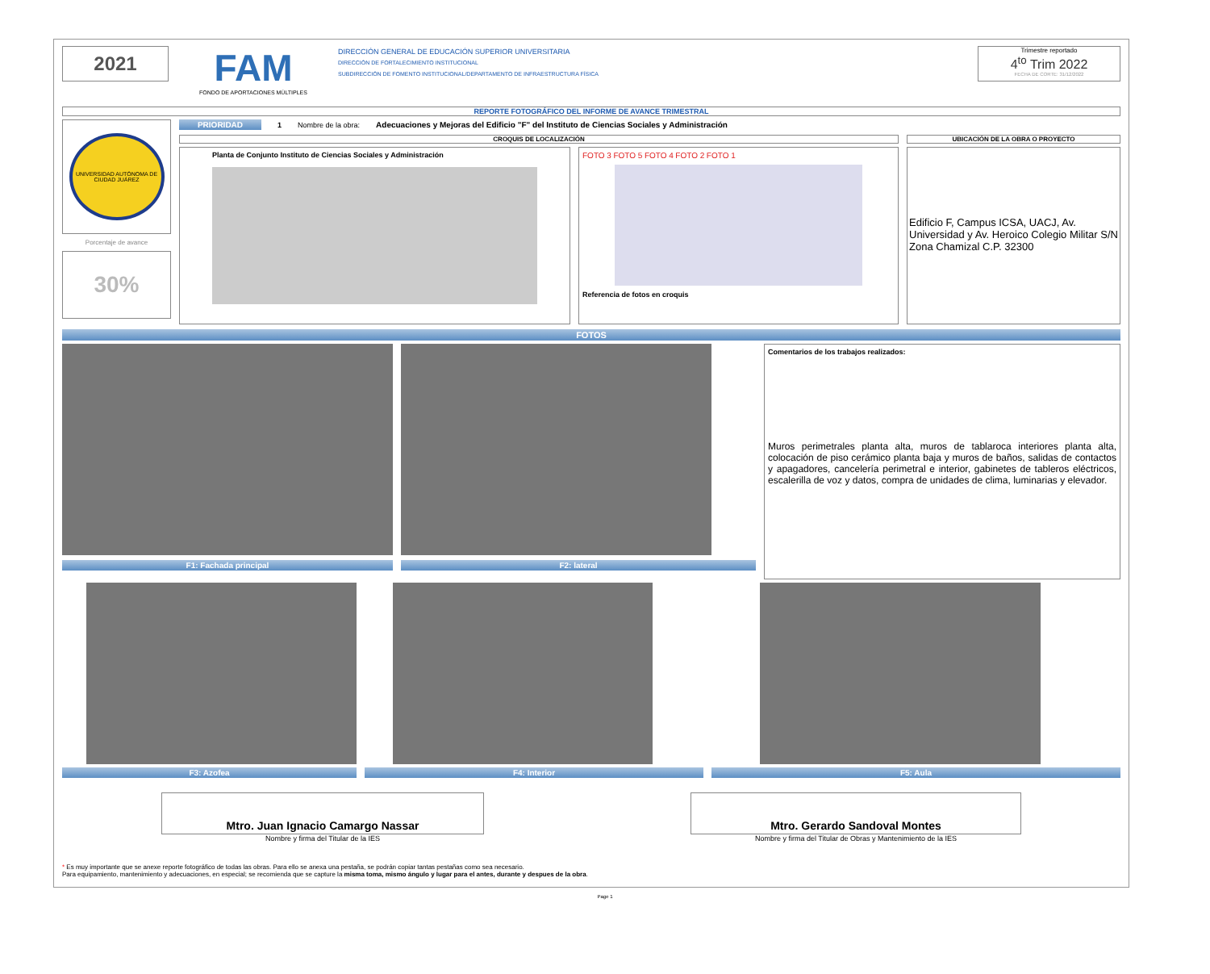2021
FAM
FONDO DE APORTACIONES MÚLTIPLES
DIRECCIÓN GENERAL DE EDUCACIÓN SUPERIOR UNIVERSITARIA
DIRECCIÓN DE FORTALECIMIENTO INSTITUCIONAL
SUBDIRECCIÓN DE FOMENTO INSTITUCIONAL/DEPARTAMENTO DE INFRAESTRUCTURA FÍSICA
Trimestre reportado
4<sup>to</sup> Trim 2022
FECHA DE CORTE: 31/12/2022
REPORTE FOTOGRÁFICO DEL INFORME DE AVANCE TRIMESTRAL
UNIVERSIDAD AUTÓNOMA DE CIUDAD JUÁREZ
Porcentaje de avance
30%
PRIORIDAD 1 Nombre de la obra: Adecuaciones y Mejoras del Edificio "F" del Instituto de Ciencias Sociales y Administración
CROQUIS DE LOCALIZACIÓN
Planta de Conjunto Instituto de Ciencias Sociales y Administración FOTO 3 FOTO 5 FOTO 4 FOTO 2 FOTO 1
Referencia de fotos en croquis
UBICACIÓN DE LA OBRA O PROYECTO
Edificio F, Campus ICSA, UACJ, Av. Universidad y Av. Heroico Colegio Militar S/N Zona Chamizal C.P. 32300
FOTOS
F1: Fachada principal F2: lateral
Comentarios de los trabajos realizados:
Muros perimetrales planta alta, muros de tablaroca interiores planta alta, colocación de piso cerámico planta baja y muros de baños, salidas de contactos y apagadores, cancelería perimetral e interior, gabinetes de tableros eléctricos, escalerilla de voz y datos, compra de unidades de clima, luminarias y elevador.
F3: Azofea F4: Interior F5: Aula
Mtro. Juan Ignacio Camargo Nassar
Nombre y firma del Titular de la IES
Mtro. Gerardo Sandoval Montes
Nombre y firma del Titular de Obras y Mantenimiento de la IES
* Es muy importante que se anexe reporte fotográfico de todas las obras. Para ello se anexa una pestaña, se podrán copiar tantas pestañas como sea necesario.
Para equipamiento, mantenimiento y adecuaciones, en especial; se recomienda que se capture la misma toma, mismo ángulo y lugar para el antes, durante y despues de la obra.
Page 1